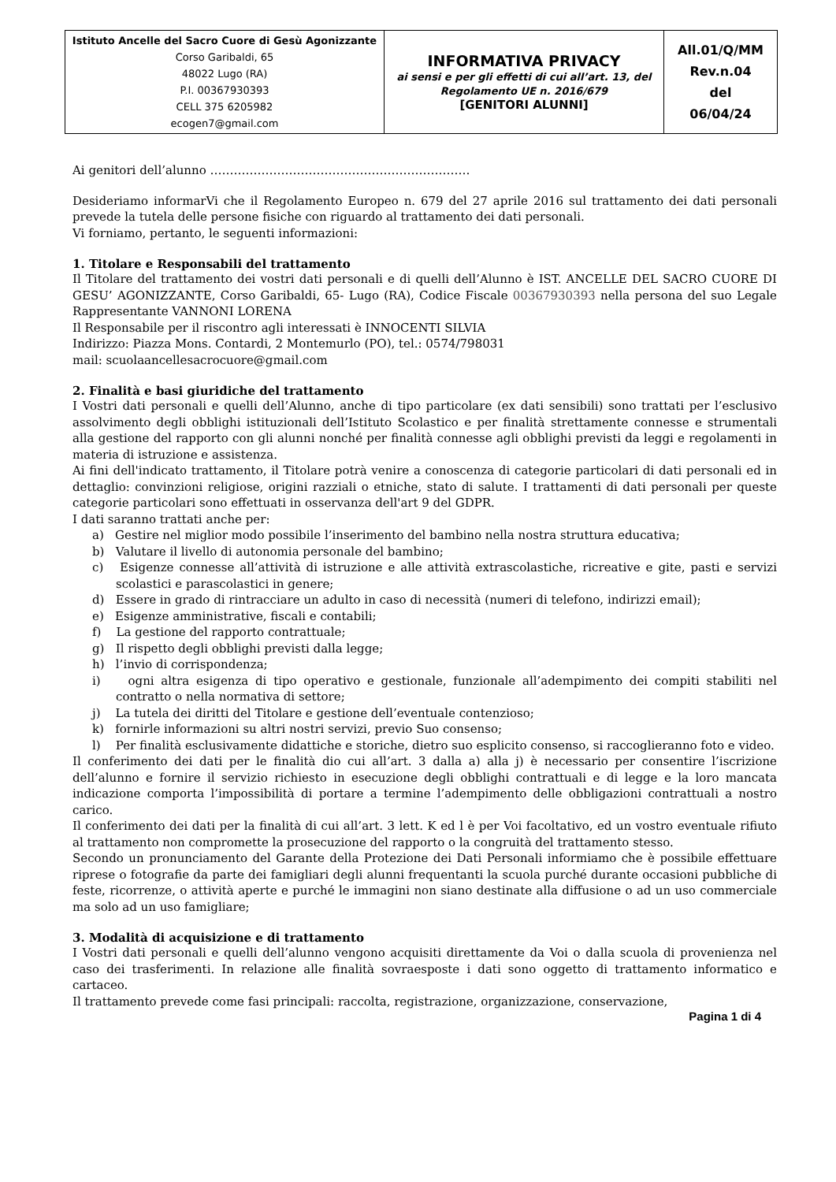| Istituto Ancelle del Sacro Cuore di Gesù Agonizzante Corso Garibaldi, 65 48022 Lugo (RA) P.I. 00367930393 CELL 375 6205982 ecogen7@gmail.com | INFORMATIVA PRIVACY ai sensi e per gli effetti di cui all’art. 13, del Regolamento UE n. 2016/679 [GENITORI ALUNNI] | All.01/Q/MM Rev.n.04 del 06/04/24 |
Ai genitori dell’alunno …………………………………………………………
Desideriamo informarVi che il Regolamento Europeo n. 679 del 27 aprile 2016 sul trattamento dei dati personali prevede la tutela delle persone fisiche con riguardo al trattamento dei dati personali.
Vi forniamo, pertanto, le seguenti informazioni:
1. Titolare e Responsabili del trattamento
Il Titolare del trattamento dei vostri dati personali e di quelli dell’Alunno è IST. ANCELLE DEL SACRO CUORE DI GESU’ AGONIZZANTE, Corso Garibaldi, 65- Lugo (RA), Codice Fiscale 00367930393 nella persona del suo Legale Rappresentante VANNONI LORENA
Il Responsabile per il riscontro agli interessati è INNOCENTI SILVIA
Indirizzo: Piazza Mons. Contardi, 2 Montemurlo (PO), tel.: 0574/798031
mail: scuolaancellesacrocuore@gmail.com
2. Finalità e basi giuridiche del trattamento
I Vostri dati personali e quelli dell’Alunno, anche di tipo particolare (ex dati sensibili) sono trattati per l’esclusivo assolvimento degli obblighi istituzionali dell’Istituto Scolastico e per finalità strettamente connesse e strumentali alla gestione del rapporto con gli alunni nonché per finalità connesse agli obblighi previsti da leggi e regolamenti in materia di istruzione e assistenza.
Ai fini dell'indicato trattamento, il Titolare potrà venire a conoscenza di categorie particolari di dati personali ed in dettaglio: convinzioni religiose, origini razziali o etniche, stato di salute. I trattamenti di dati personali per queste categorie particolari sono effettuati in osservanza dell'art 9 del GDPR.
I dati saranno trattati anche per:
a) Gestire nel miglior modo possibile l’inserimento del bambino nella nostra struttura educativa;
b) Valutare il livello di autonomia personale del bambino;
c) Esigenze connesse all’attività di istruzione e alle attività extrascolastiche, ricreative e gite, pasti e servizi scolastici e parascolastici in genere;
d) Essere in grado di rintracciare un adulto in caso di necessità (numeri di telefono, indirizzi email);
e) Esigenze amministrative, fiscali e contabili;
f) La gestione del rapporto contrattuale;
g) Il rispetto degli obblighi previsti dalla legge;
h) l’invio di corrispondenza;
i) ogni altra esigenza di tipo operativo e gestionale, funzionale all’adempimento dei compiti stabiliti nel contratto o nella normativa di settore;
j) La tutela dei diritti del Titolare e gestione dell’eventuale contenzioso;
k) fornirle informazioni su altri nostri servizi, previo Suo consenso;
l) Per finalità esclusivamente didattiche e storiche, dietro suo esplicito consenso, si raccoglieranno foto e video.
Il conferimento dei dati per le finalità dio cui all’art. 3 dalla a) alla j) è necessario per consentire l’iscrizione dell’alunno e fornire il servizio richiesto in esecuzione degli obblighi contrattuali e di legge e la loro mancata indicazione comporta l’impossibilità di portare a termine l’adempimento delle obbligazioni contrattuali a nostro carico.
Il conferimento dei dati per la finalità di cui all’art. 3 lett. K ed l è per Voi facoltativo, ed un vostro eventuale rifiuto al trattamento non compromette la prosecuzione del rapporto o la congruità del trattamento stesso.
Secondo un pronunciamento del Garante della Protezione dei Dati Personali informiamo che è possibile effettuare riprese o fotografie da parte dei famigliari degli alunni frequentanti la scuola purché durante occasioni pubbliche di feste, ricorrenze, o attività aperte e purché le immagini non siano destinate alla diffusione o ad un uso commerciale ma solo ad un uso famigliare;
3. Modalità di acquisizione e di trattamento
I Vostri dati personali e quelli dell’alunno vengono acquisiti direttamente da Voi o dalla scuola di provenienza nel caso dei trasferimenti. In relazione alle finalità sovraesposte i dati sono oggetto di trattamento informatico e cartaceo.
Il trattamento prevede come fasi principali: raccolta, registrazione, organizzazione, conservazione,
Pagina 1 di 4